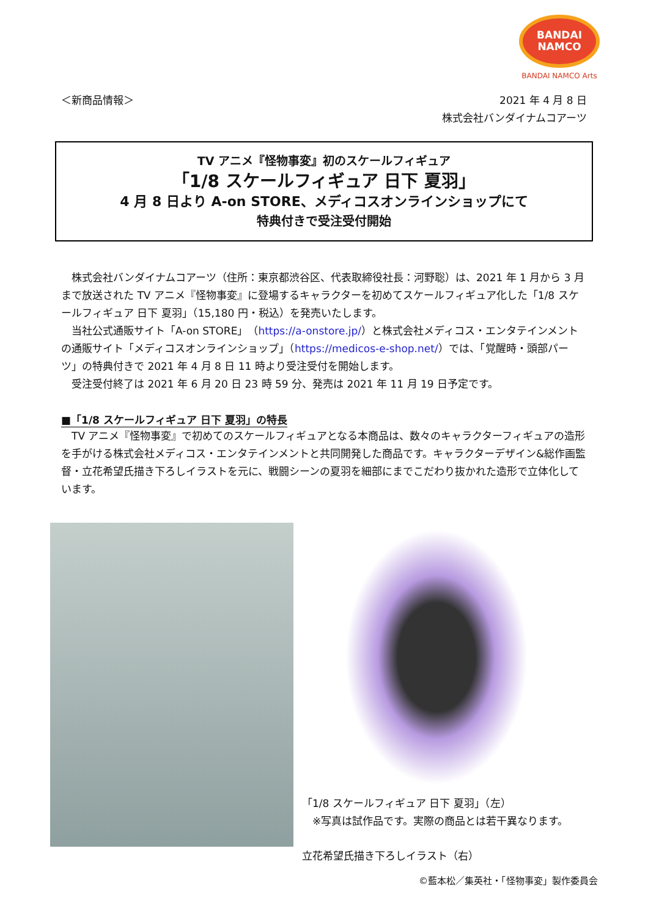BANDAI
NAMCO
BANDAI NAMCO Arts
＜新商品情報＞ 2021 年 4 月 8 日
株式会社バンダイナムコアーツ
TV アニメ『怪物事変』初のスケールフィギュア
「1/8 スケールフィギュア 日下 夏羽」
4 月 8 日より A-on STORE、メディコスオンラインショップにて
特典付きで受注受付開始
　株式会社バンダイナムコアーツ（住所：東京都渋谷区、代表取締役社長：河野聡）は、2021 年 1 月から 3 月まで放送された TV アニメ『怪物事変』に登場するキャラクターを初めてスケールフィギュア化した「1/8 スケールフィギュア 日下 夏羽」（15,180 円・税込）を発売いたします。
　当社公式通販サイト「A-on STORE」（https://a-onstore.jp/）と株式会社メディコス・エンタテインメントの通販サイト「メディコスオンラインショップ」（https://medicos-e-shop.net/）では、「覚醒時・頭部パーツ」の特典付きで 2021 年 4 月 8 日 11 時より受注受付を開始します。
　受注受付終了は 2021 年 6 月 20 日 23 時 59 分、発売は 2021 年 11 月 19 日予定です。
■「1/8 スケールフィギュア 日下 夏羽」の特長
　TV アニメ『怪物事変』で初めてのスケールフィギュアとなる本商品は、数々のキャラクターフィギュアの造形を手がける株式会社メディコス・エンタテインメントと共同開発した商品です。キャラクターデザイン&総作画監督・立花希望氏描き下ろしイラストを元に、戦闘シーンの夏羽を細部にまでこだわり抜かれた造形で立体化しています。
「1/8 スケールフィギュア 日下 夏羽」（左）
　※写真は試作品です。実際の商品とは若干異なります。
立花希望氏描き下ろしイラスト（右）
©藍本松／集英社・「怪物事変」製作委員会